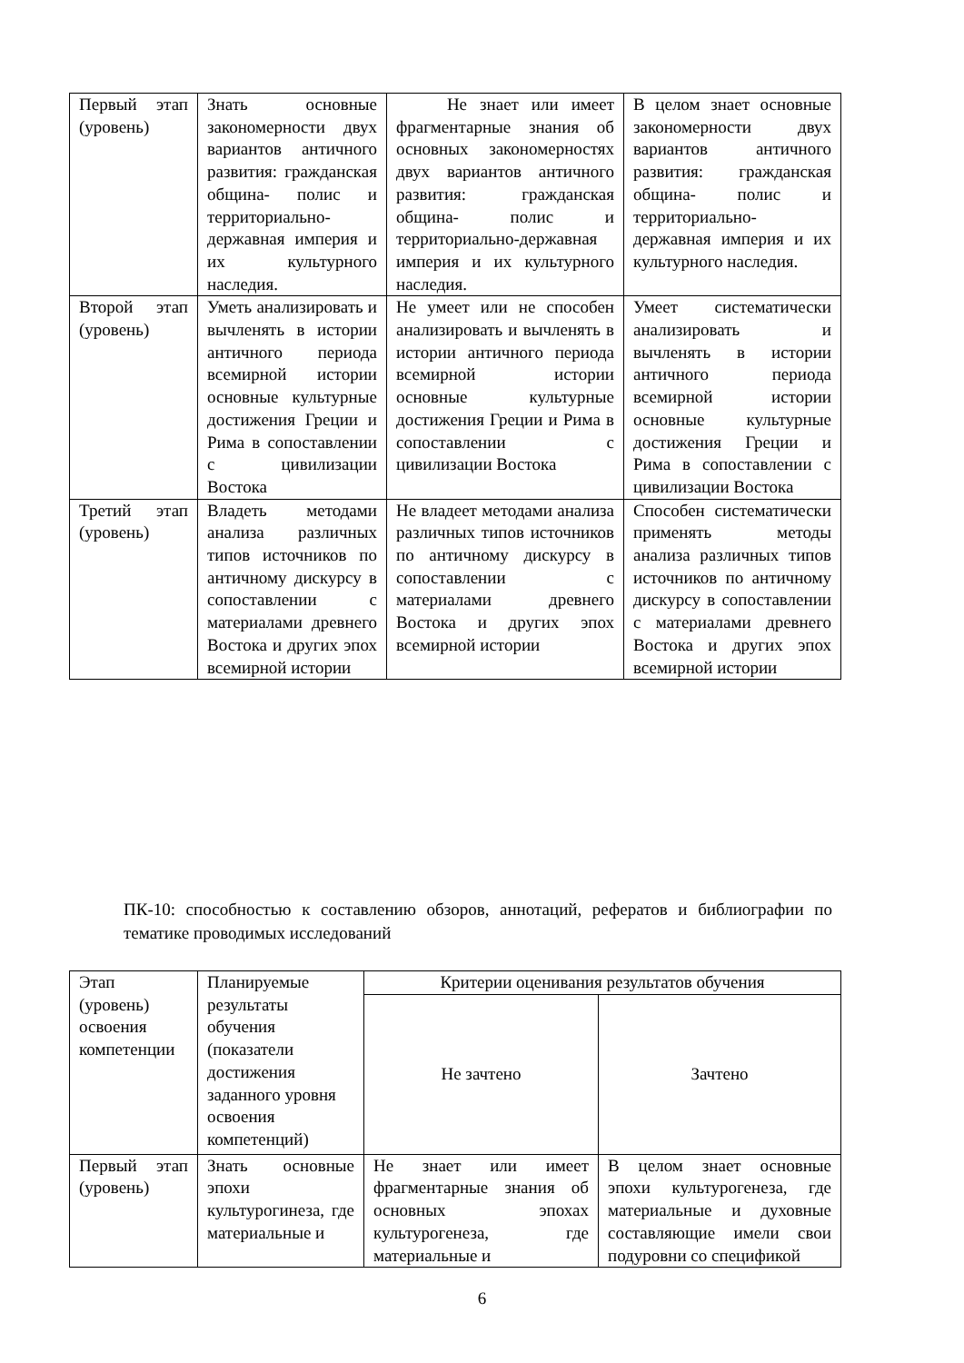| Первый этап (уровень) | Знать основные закономерности двух вариантов античного развития: гражданская община- полис и территориально-державная империя и их культурного наследия. | Не знает или имеет фрагментарные знания об основных закономерностях двух вариантов античного развития: гражданская община- полис и территориально-державная империя и их культурного наследия. | В целом знает основные закономерности двух вариантов античного развития: гражданская община- полис и территориально-державная империя и их культурного наследия. |
| Второй этап (уровень) | Уметь анализировать и вычленять в истории античного периода всемирной истории основные культурные достижения Греции и Рима в сопоставлении с цивилизации Востока | Не умеет или не способен анализировать и вычленять в истории античного периода всемирной истории основные культурные достижения Греции и Рима в сопоставлении с цивилизации Востока | Умеет систематически анализировать и вычленять в истории античного периода всемирной истории основные культурные достижения Греции и Рима в сопоставлении с цивилизации Востока |
| Третий этап (уровень) | Владеть методами анализа различных типов источников по античному дискурсу в сопоставлении с материалами древнего Востока и других эпох всемирной истории | Не владеет методами анализа различных типов источников по античному дискурсу в сопоставлении с материалами древнего Востока и других эпох всемирной истории | Способен систематически применять методы анализа различных типов источников по античному дискурсу в сопоставлении с материалами древнего Востока и других эпох всемирной истории |
ПК-10: способностью к составлению обзоров, аннотаций, рефератов и библиографии по тематике проводимых исследований
| Этап (уровень) освоения компетенции | Планируемые результаты обучения (показатели достижения заданного уровня освоения компетенций) | Критерии оценивания результатов обучения | |
| | | Не зачтено | Зачтено |
| Первый этап (уровень) | Знать основные эпохи культурогинеза, где материальные и | Не знает или имеет фрагментарные знания об основных эпохах культурогенеза, где материальные и | В целом знает основные эпохи культурогенеза, где материальные и духовные составляющие имели свои подуровни со спецификой |
6